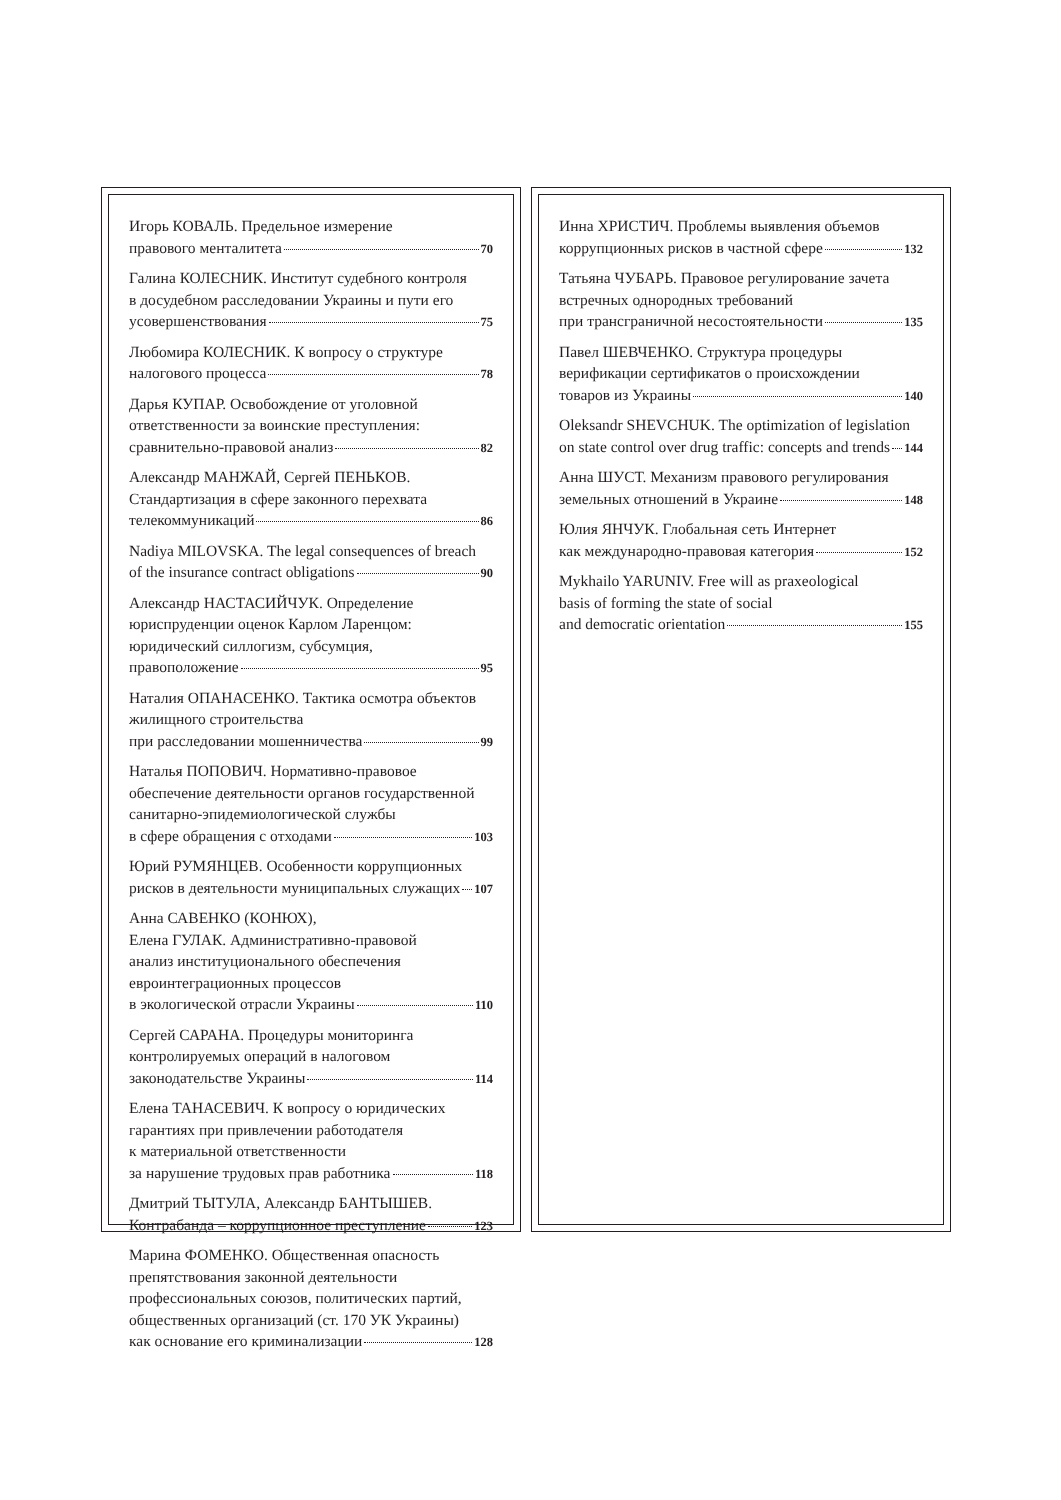Игорь КОВАЛЬ. Предельное измерение
правового менталитета 70
Галина КОЛЕСНИК. Институт судебного контроля
в досудебном расследовании Украины и пути его
усовершенствования 75
Любомира КОЛЕСНИК. К вопросу о структуре
налогового процесса 78
Дарья КУПАР. Освобождение от уголовной
ответственности за воинские преступления:
сравнительно-правовой анализ 82
Александр МАНЖАЙ, Сергей ПЕНЬКОВ.
Стандартизация в сфере законного перехвата
телекоммуникаций 86
Nadiya MILOVSKA. The legal consequences of breach
of the insurance contract obligations 90
Александр НАСТАСИЙЧУК. Определение
юриспруденции оценок Карлом Ларенцом:
юридический силлогизм, субсумция,
правоположение 95
Наталия ОПАНАСЕНКО. Тактика осмотра объектов
жилищного строительства
при расследовании мошенничества 99
Наталья ПОПОВИЧ. Нормативно-правовое
обеспечение деятельности органов государственной
санитарно-эпидемиологической службы
в сфере обращения с отходами 103
Юрий РУМЯНЦЕВ. Особенности коррупционных
рисков в деятельности муниципальных служащих 107
Анна САВЕНКО (КОНЮХ),
Елена ГУЛАК. Административно-правовой
анализ институционального обеспечения
евроинтеграционных процессов
в экологической отрасли Украины 110
Сергей САРАНА. Процедуры мониторинга
контролируемых операций в налоговом
законодательстве Украины 114
Елена ТАНАСЕВИЧ. К вопросу о юридических
гарантиях при привлечении работодателя
к материальной ответственности
за нарушение трудовых прав работника 118
Дмитрий ТЫТУЛА, Александр БАНТЫШЕВ.
Контрабанда – коррупционное преступление 123
Марина ФОМЕНКО. Общественная опасность
препятствования законной деятельности
профессиональных союзов, политических партий,
общественных организаций (ст. 170 УК Украины)
как основание его криминализации 128
Инна ХРИСТИЧ. Проблемы выявления объемов
коррупционных рисков в частной сфере 132
Татьяна ЧУБАРЬ. Правовое регулирование зачета
встречных однородных требований
при трансграничной несостоятельности 135
Павел ШЕВЧЕНКО. Структура процедуры
верификации сертификатов о происхождении
товаров из Украины 140
Oleksandr SHEVCHUK. The optimization of legislation
on state control over drug traffic: concepts and trends 144
Анна ШУСТ. Механизм правового регулирования
земельных отношений в Украине 148
Юлия ЯНЧУК. Глобальная сеть Интернет
как международно-правовая категория 152
Mykhailo YARUNIV. Free will as praxeological
basis of forming the state of social
and democratic orientation 155